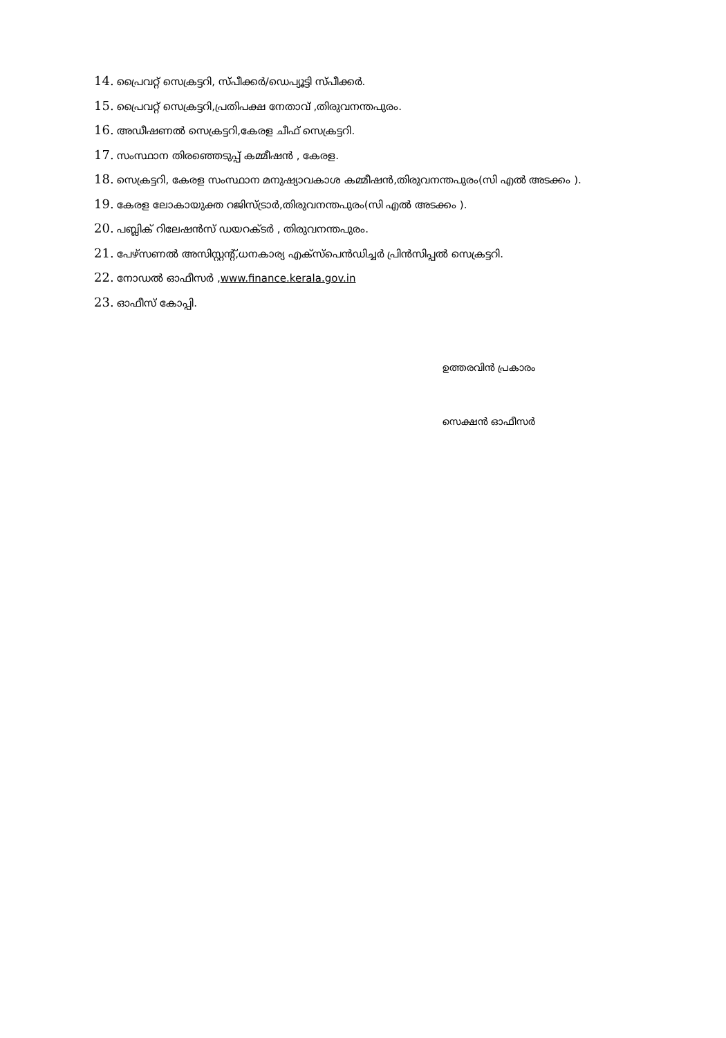14. പ്രൈവറ്റ് സെക്രട്ടറി, സ്പീക്കർ/ഡെപ്യൂട്ടി സ്പീക്കർ.
15. പ്രൈവറ്റ് സെക്രട്ടറി,പ്രതിപക്ഷ നേതാവ് ,തിരുവനന്തപുരം.
16. അഡീഷണൽ സെക്രട്ടറി,കേരള ചീഫ് സെക്രട്ടറി.
17. സംസ്ഥാന തിരഞ്ഞെടുപ്പ് കമ്മീഷൻ , കേരള.
18. സെക്രട്ടറി, കേരള സംസ്ഥാന മനുഷ്യാവകാശ കമ്മീഷൻ,തിരുവനന്തപുരം(സി എൽ അടക്കം ).
19. കേരള ലോകായുക്ത റജിസ്ട്രാർ,തിരുവനന്തപുരം(സി എൽ അടക്കം ).
20. പബ്ലിക് റിലേഷൻസ് ഡയറക്ടർ , തിരുവനന്തപുരം.
21. പേഴ്സണൽ അസിസ്റ്റന്റ്,ധനകാര്യ എക്സ്പെൻഡിച്ചർ പ്രിൻസിപ്പൽ സെക്രട്ടറി.
22. നോഡൽ ഓഫീസർ ,www.finance.kerala.gov.in
23. ഓഫീസ് കോപ്പി.
ഉത്തരവിൻ പ്രകാരം
സെക്ഷൻ ഓഫീസർ